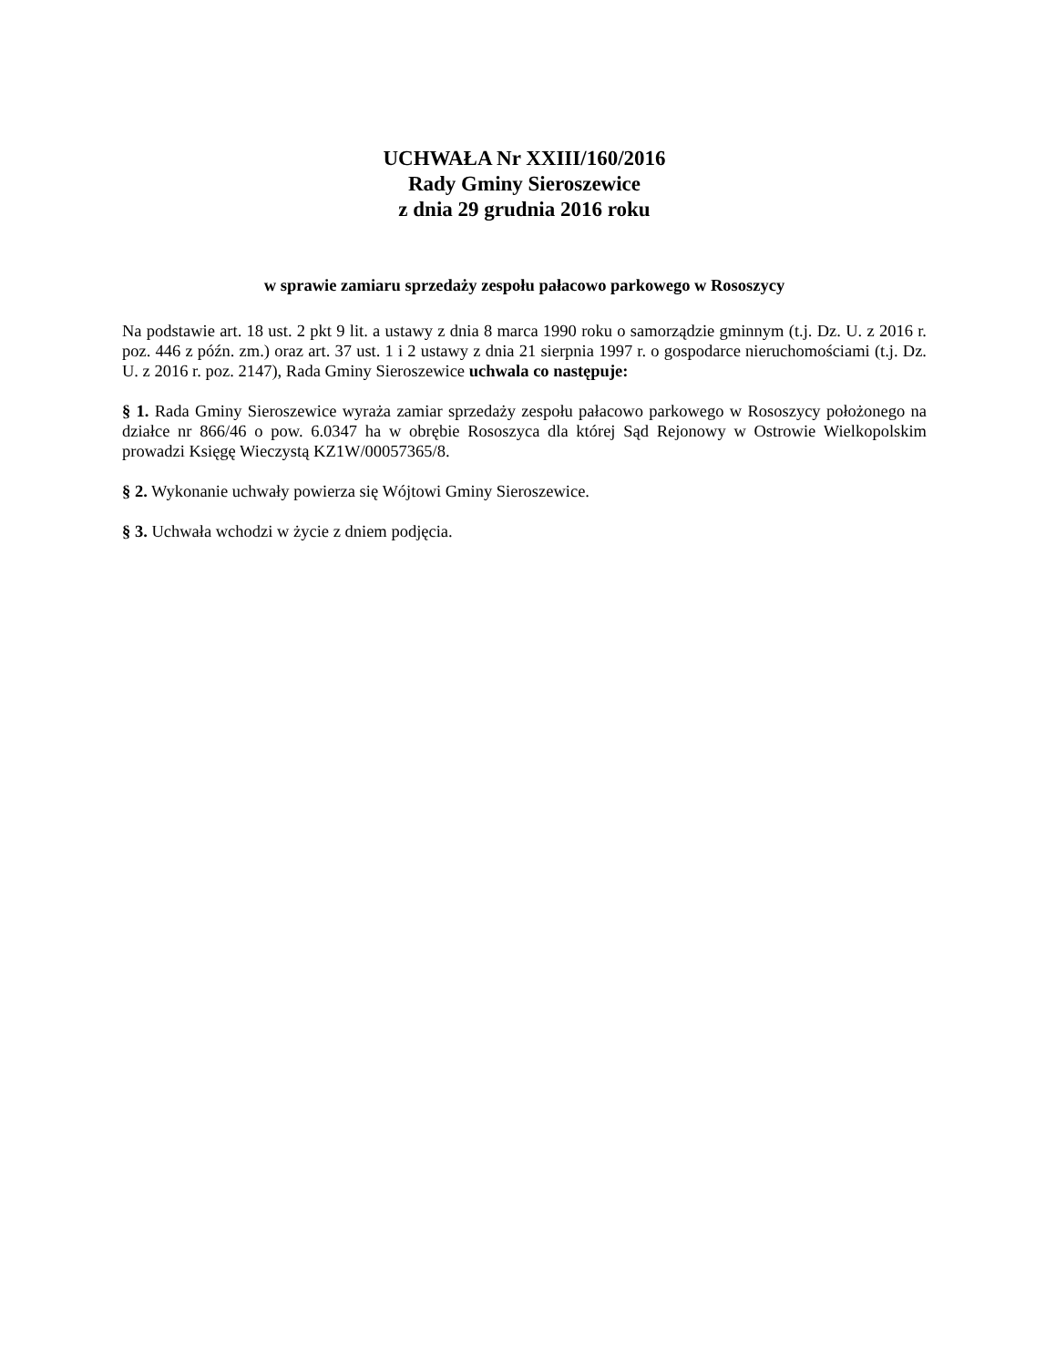UCHWAŁA Nr XXIII/160/2016
Rady Gminy Sieroszewice
z dnia 29 grudnia 2016 roku
w sprawie zamiaru sprzedaży zespołu pałacowo parkowego w Rososzycy
Na podstawie art. 18 ust. 2 pkt 9 lit. a ustawy z dnia 8 marca 1990 roku o samorządzie gminnym (t.j. Dz. U. z 2016 r. poz. 446 z późn. zm.) oraz art. 37 ust. 1 i 2 ustawy z dnia 21 sierpnia 1997 r. o gospodarce nieruchomościami (t.j. Dz. U. z 2016 r. poz. 2147), Rada Gminy Sieroszewice uchwala co następuje:
§ 1. Rada Gminy Sieroszewice wyraża zamiar sprzedaży zespołu pałacowo parkowego w Rososzycy położonego na działce nr 866/46 o pow. 6.0347 ha w obrębie Rososzyca dla której Sąd Rejonowy w Ostrowie Wielkopolskim prowadzi Księgę Wieczystą KZ1W/00057365/8.
§ 2. Wykonanie uchwały powierza się Wójtowi Gminy Sieroszewice.
§ 3. Uchwała wchodzi w życie z dniem podjęcia.